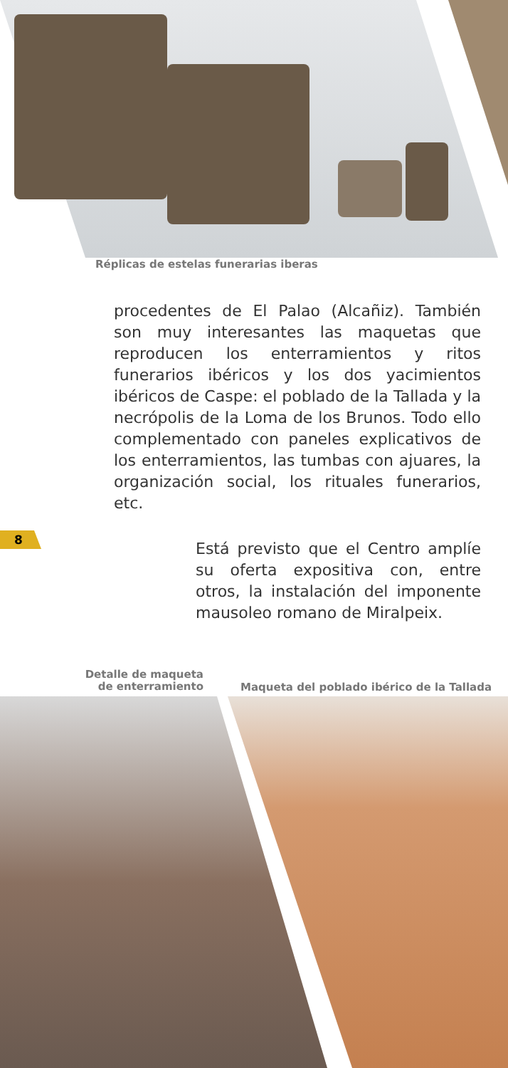Réplicas de estelas funerarias iberas
procedentes de El Palao (Alcañiz). También son muy interesantes las maquetas que reproducen los enterramientos y ritos funerarios ibéricos y los dos yacimientos ibéricos de Caspe: el poblado de la Tallada y la necrópolis de la Loma de los Brunos. Todo ello complementado con paneles explicativos de los enterramientos, las tumbas con ajuares, la organización social, los rituales funerarios, etc.
8
Está previsto que el Centro amplíe su oferta expositiva con, entre otros, la instalación del imponente mausoleo romano de Miralpeix.
Detalle de maqueta de enterramiento
Maqueta del poblado ibérico de la Tallada